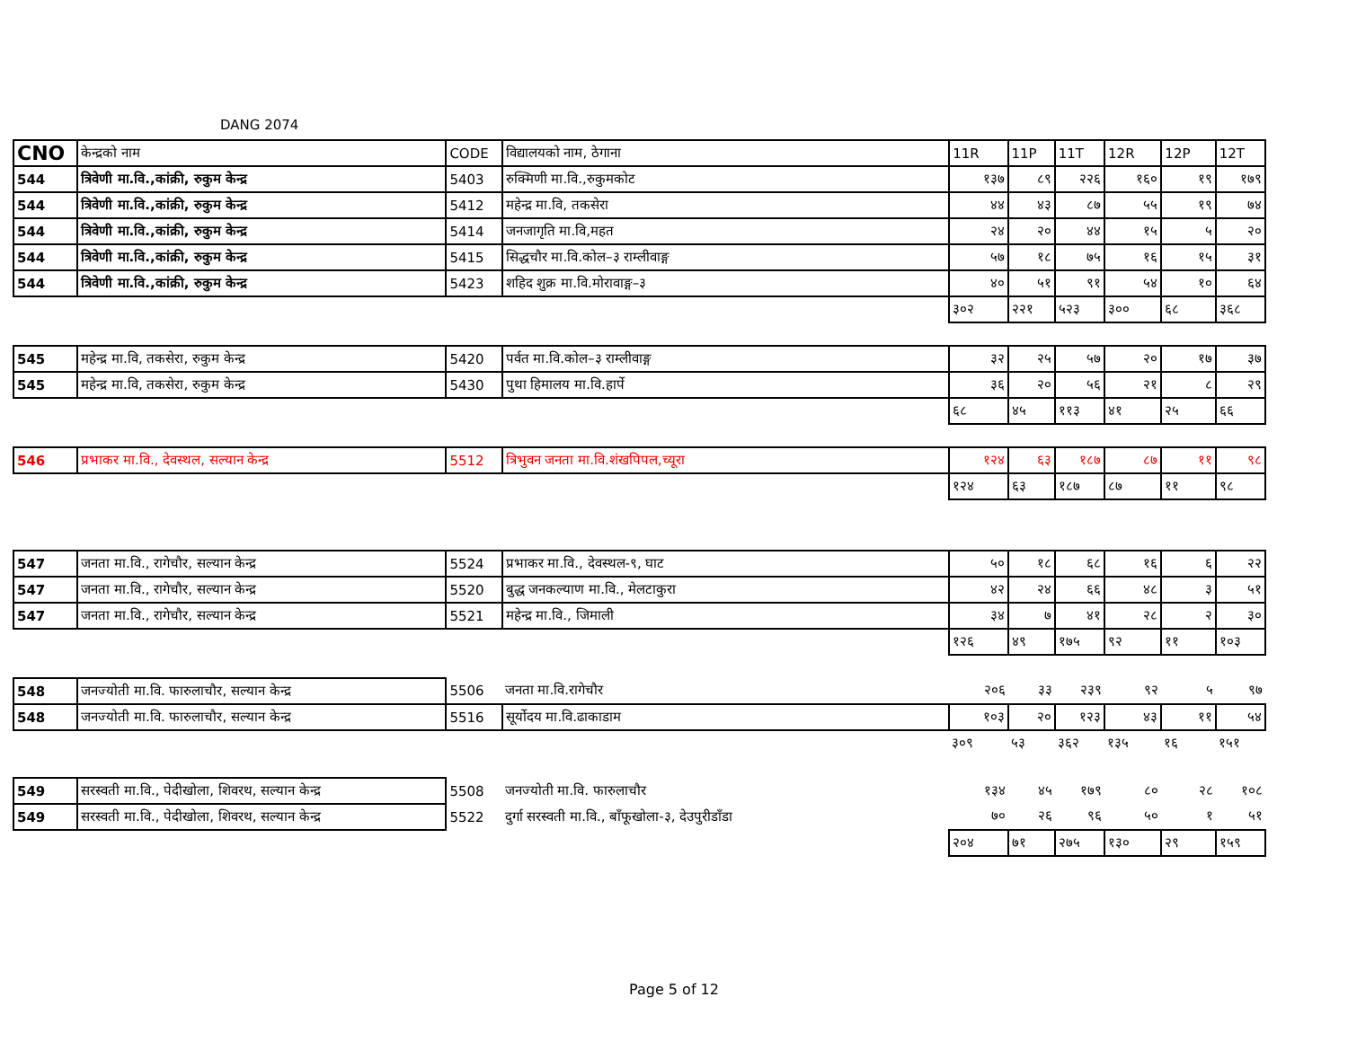DANG 2074
| CNO | केन्द्रको नाम | CODE | विद्यालयको नाम, ठेगाना | 11R | 11P | 11T | 12R | 12P | 12T |
| --- | --- | --- | --- | --- | --- | --- | --- | --- | --- |
| 544 | त्रिवेणी मा.वि.,कांक्री, रुकुम केन्द्र | 5403 | रुक्मिणी मा.वि.,रुकुमकोट | १३७ | ८९ | २२६ | १६० | १९ | १७९ |
| 544 | त्रिवेणी मा.वि.,कांक्री, रुकुम केन्द्र | 5412 | महेन्द्र मा.वि, तकसेरा | ४४ | ४३ | ८७ | ५५ | १९ | ७४ |
| 544 | त्रिवेणी मा.वि.,कांक्री, रुकुम केन्द्र | 5414 | जनजागृति मा.वि,महत | २४ | २० | ४४ | १५ | ५ | २० |
| 544 | त्रिवेणी मा.वि.,कांक्री, रुकुम केन्द्र | 5415 | सिद्धचौर मा.वि.कोल–३ राम्लीवाङ्ग | ५७ | १८ | ७५ | १६ | १५ | ३१ |
| 544 | त्रिवेणी मा.वि.,कांक्री, रुकुम केन्द्र | 5423 | शहिद शुक्र मा.वि.मोरावाङ्ग–३ | ४० | ५१ | ९१ | ५४ | १० | ६४ |
| | | | | ३०२ | २२१ | ५२३ | ३०० | ६८ | ३६८ |
| 545 | महेन्द्र मा.वि, तकसेरा, रुकुम केन्द्र | 5420 | पर्वत मा.वि.कोल–३ राम्लीवाङ्ग | ३२ | २५ | ५७ | २० | १७ | ३७ |
| 545 | महेन्द्र मा.वि, तकसेरा, रुकुम केन्द्र | 5430 | पुथा हिमालय मा.वि.हार्पे | ३६ | २० | ५६ | २१ | ८ | २९ |
| | | | | ६८ | ४५ | ११३ | ४१ | २५ | ६६ |
| 546 | प्रभाकर मा.वि., देवस्थल, सल्यान केन्द्र | 5512 | त्रिभुवन जनता मा.वि.शंखपिपल,च्यूरा | १२४ | ६३ | १८७ | ८७ | ११ | ९८ |
| | | | | १२४ | ६३ | १८७ | ८७ | ११ | ९८ |
| 547 | जनता मा.वि., रागेचौर, सल्यान केन्द्र | 5524 | प्रभाकर मा.वि., देवस्थल-९, घाट | ५० | १८ | ६८ | १६ | ६ | २२ |
| 547 | जनता मा.वि., रागेचौर, सल्यान केन्द्र | 5520 | बुद्ध जनकल्याण मा.वि., मेलटाकुरा | ४२ | २४ | ६६ | ४८ | ३ | ५१ |
| 547 | जनता मा.वि., रागेचौर, सल्यान केन्द्र | 5521 | महेन्द्र मा.वि., जिमाली | ३४ | ७ | ४१ | २८ | २ | ३० |
| | | | | १२६ | ४९ | १७५ | ९२ | ११ | १०३ |
| 548 | जनज्योती मा.वि. फारुलाचौर, सल्यान केन्द्र | 5506 | जनता मा.वि.रागेचौर | २०६ | ३३ | २३९ | ९२ | ५ | ९७ |
| 548 | जनज्योती मा.वि. फारुलाचौर, सल्यान केन्द्र | 5516 | सूर्योदय मा.वि.ढाकाडाम | १०३ | २० | १२३ | ४३ | ११ | ५४ |
| | | | | ३०९ | ५३ | ३६२ | १३५ | १६ | १५१ |
| 549 | सरस्वती मा.वि., पेदीखोला, शिवरथ, सल्यान केन्द्र | 5508 | जनज्योती मा.वि. फारुलाचौर | १३४ | ४५ | १७९ | ८० | २८ | १०८ |
| 549 | सरस्वती मा.वि., पेदीखोला, शिवरथ, सल्यान केन्द्र | 5522 | दुर्गा सरस्वती मा.वि., बाँफूखोला-३, देउपुरीडाँडा | ७० | २६ | ९६ | ५० | १ | ५१ |
| | | | | २०४ | ७१ | २७५ | १३० | २९ | १५९ |
Page 5 of 12